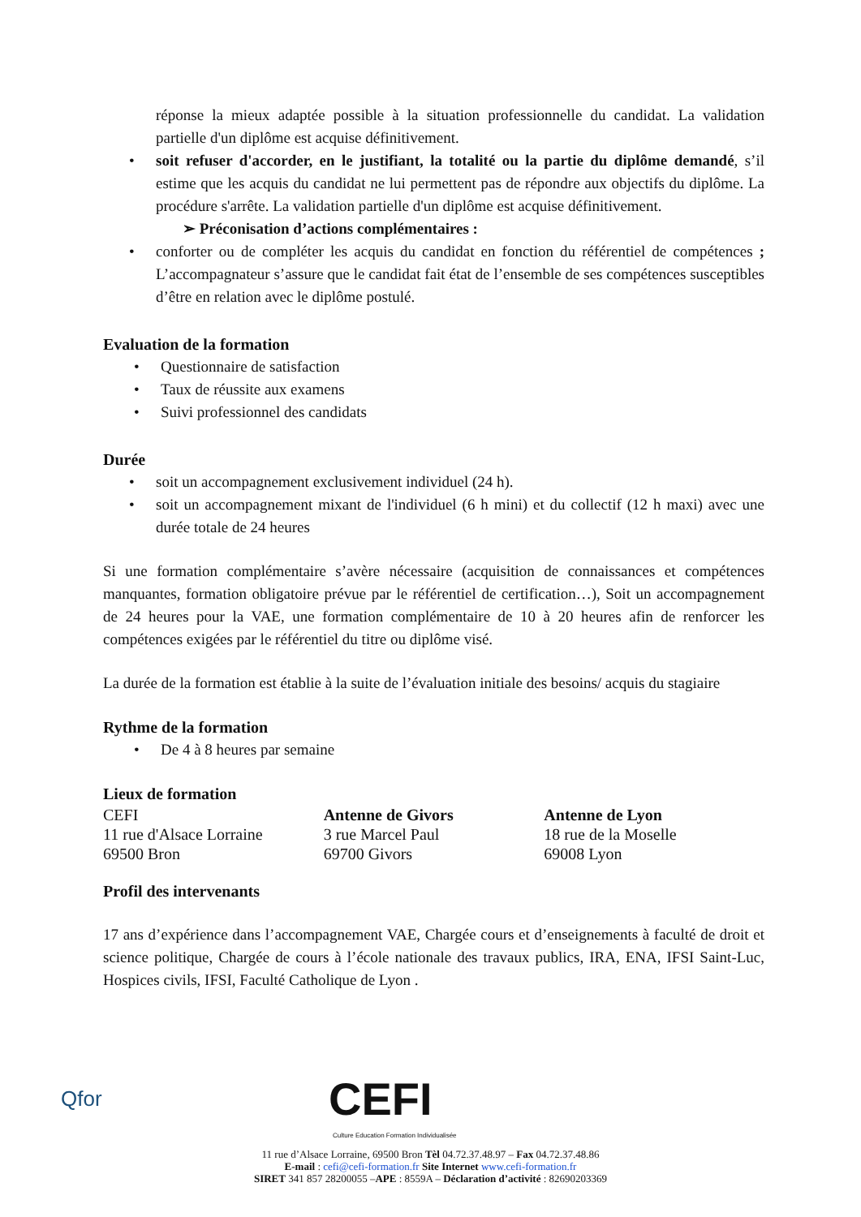réponse la mieux adaptée possible à la situation professionnelle du candidat. La validation partielle d'un diplôme est acquise définitivement.
soit refuser d'accorder, en le justifiant, la totalité ou la partie du diplôme demandé, s’il estime que les acquis du candidat ne lui permettent pas de répondre aux objectifs du diplôme. La procédure s'arrête. La validation partielle d'un diplôme est acquise définitivement.
➢ Préconisation d’actions complémentaires :
conforter ou de compléter les acquis du candidat en fonction du référentiel de compétences ; L’accompagnateur s’assure que le candidat fait état de l’ensemble de ses compétences susceptibles d’être en relation avec le diplôme postulé.
Evaluation de la formation
Questionnaire de satisfaction
Taux de réussite aux examens
Suivi professionnel des candidats
Durée
soit un accompagnement exclusivement individuel (24 h).
soit un accompagnement mixant de l'individuel (6 h mini) et du collectif (12 h maxi) avec une durée totale de 24 heures
Si une formation complémentaire s’avère nécessaire (acquisition de connaissances et compétences manquantes, formation obligatoire prévue par le référentiel de certification…), Soit un accompagnement de 24 heures pour la VAE, une formation complémentaire de 10 à 20 heures afin de renforcer les compétences exigées par le référentiel du titre ou diplôme visé.
La durée de la formation est établie à la suite de l’évaluation initiale des besoins/ acquis du stagiaire
Rythme de la formation
De 4 à 8 heures par semaine
Lieux de formation
CEFI
11 rue d'Alsace Lorraine
69500 Bron
Antenne de Givors
3 rue Marcel Paul
69700 Givors
Antenne de Lyon
18 rue de la Moselle
69008 Lyon
Profil des intervenants
17 ans d’expérience dans l’accompagnement VAE, Chargée cours et d’enseignements à faculté de droit et science politique, Chargée de cours à l’école nationale des travaux publics, IRA, ENA, IFSI Saint-Luc, Hospices civils, IFSI, Faculté Catholique de Lyon .
Qfor CEFI
Culture Education Formation Individualisée
11 rue d’Alsace Lorraine, 69500 Bron Tèl 04.72.37.48.97 – Fax 04.72.37.48.86
E-mail : cefi@cefi-formation.fr Site Internet www.cefi-formation.fr
SIRET 341 857 28200055 –APE : 8559A – Déclaration d’activité : 82690203369